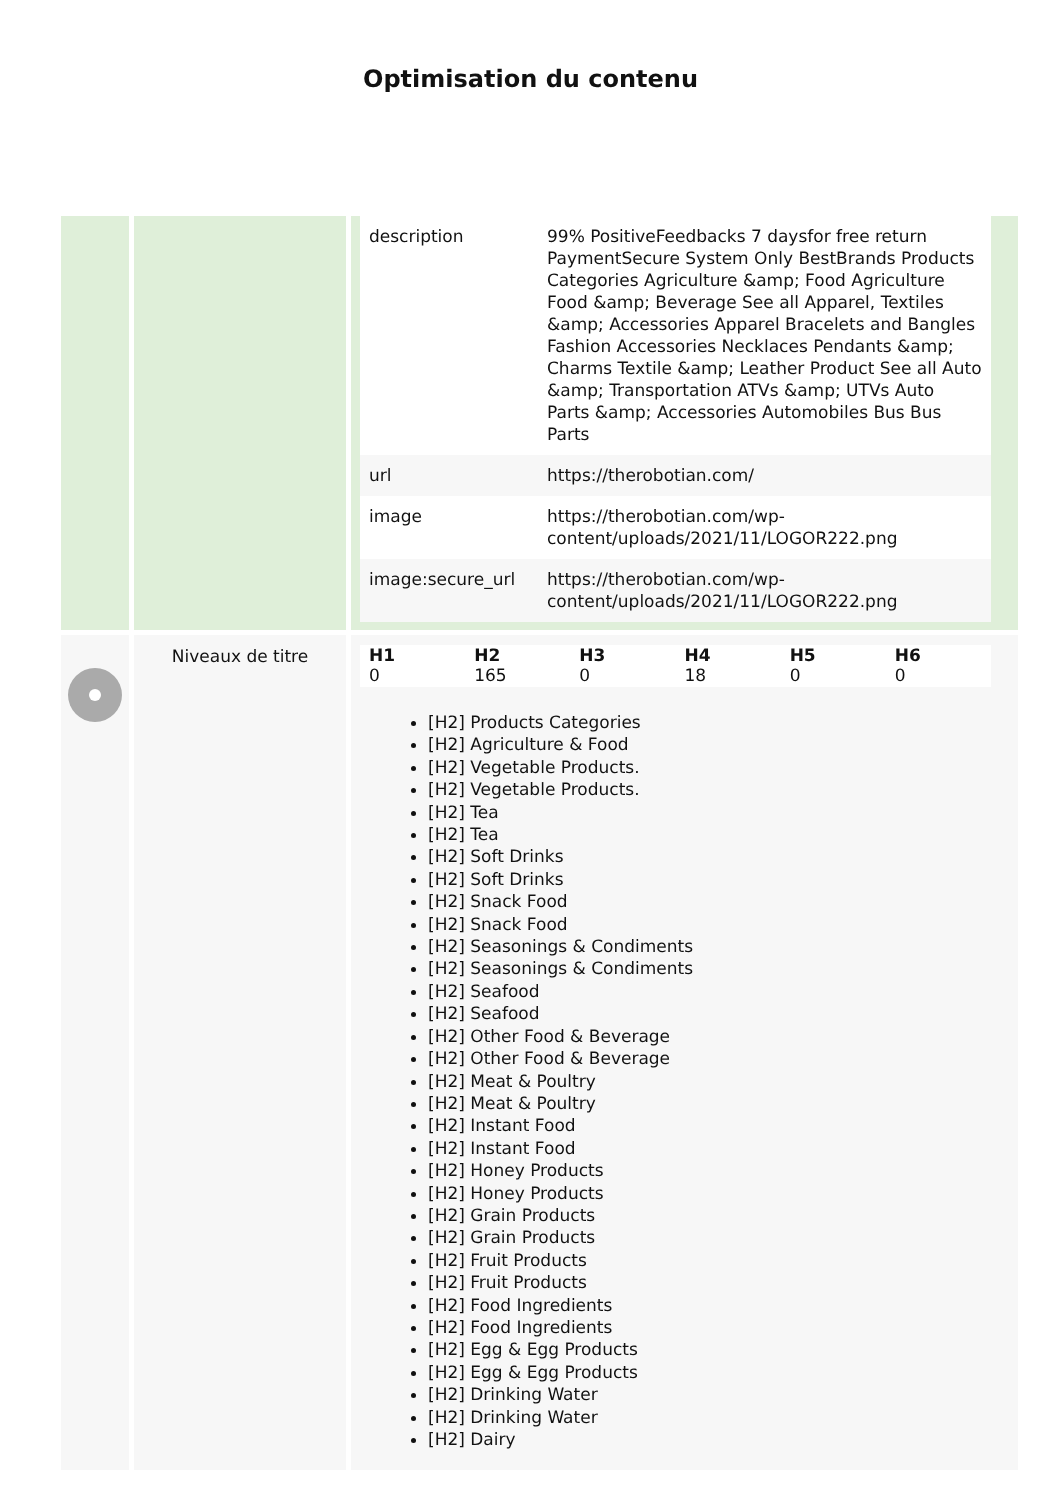Optimisation du contenu
| | | / description / 99% PositiveFeedbacks 7 daysfor free return PaymentSecure System Only BestBrands Products Categories Agriculture &amp; Food Agriculture Food &amp; Beverage See all Apparel, Textiles &amp; Accessories Apparel Bracelets and Bangles Fashion Accessories Necklaces Pendants &amp; Charms Textile &amp; Leather Product See all Auto &amp; Transportation ATVs &amp; UTVs Auto Parts &amp; Accessories Automobiles Bus Bus Parts / / url / https://therobotian.com/ / / image / https://therobotian.com/wp-content/uploads/2021/11/LOGOR222.png / / image:secure_url / https://therobotian.com/wp-content/uploads/2021/11/LOGOR222.png / |
| | Niveaux de titre | / H1 / H2 / H3 / H4 / H5 / H6 / / --- / --- / --- / --- / --- / --- / / 0 / 165 / 0 / 18 / 0 / 0 / [H2] Products Categories [H2] Agriculture & Food [H2] Vegetable Products. [H2] Vegetable Products. [H2] Tea [H2] Tea [H2] Soft Drinks [H2] Soft Drinks [H2] Snack Food [H2] Snack Food [H2] Seasonings & Condiments [H2] Seasonings & Condiments [H2] Seafood [H2] Seafood [H2] Other Food & Beverage [H2] Other Food & Beverage [H2] Meat & Poultry [H2] Meat & Poultry [H2] Instant Food [H2] Instant Food [H2] Honey Products [H2] Honey Products [H2] Grain Products [H2] Grain Products [H2] Fruit Products [H2] Fruit Products [H2] Food Ingredients [H2] Food Ingredients [H2] Egg & Egg Products [H2] Egg & Egg Products [H2] Drinking Water [H2] Drinking Water [H2] Dairy |